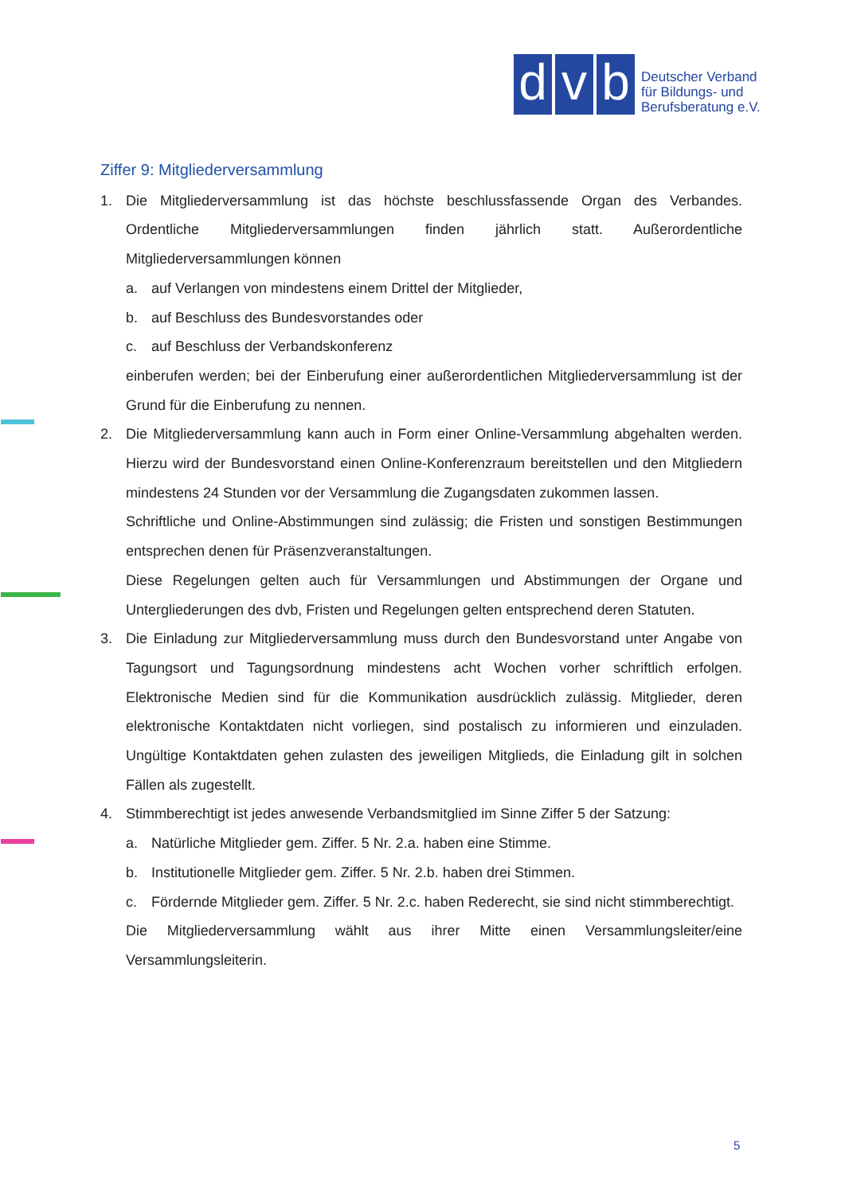d
v
b
Deutscher Verband
für Bildungs- und
Berufsberatung e.V.
Ziffer 9: Mitgliederversammlung
1. Die Mitgliederversammlung ist das höchste beschlussfassende Organ des Verbandes. Ordentliche Mitgliederversammlungen finden jährlich statt. Außerordentliche Mitgliederversammlungen können
a. auf Verlangen von mindestens einem Drittel der Mitglieder,
b. auf Beschluss des Bundesvorstandes oder
c. auf Beschluss der Verbandskonferenz
einberufen werden; bei der Einberufung einer außerordentlichen Mitgliederversammlung ist der Grund für die Einberufung zu nennen.
2. Die Mitgliederversammlung kann auch in Form einer Online-Versammlung abgehalten werden. Hierzu wird der Bundesvorstand einen Online-Konferenzraum bereitstellen und den Mitgliedern mindestens 24 Stunden vor der Versammlung die Zugangsdaten zukommen lassen.
Schriftliche und Online-Abstimmungen sind zulässig; die Fristen und sonstigen Bestimmungen entsprechen denen für Präsenzveranstaltungen.
Diese Regelungen gelten auch für Versammlungen und Abstimmungen der Organe und Untergliederungen des dvb, Fristen und Regelungen gelten entsprechend deren Statuten.
3. Die Einladung zur Mitgliederversammlung muss durch den Bundesvorstand unter Angabe von Tagungsort und Tagungsordnung mindestens acht Wochen vorher schriftlich erfolgen. Elektronische Medien sind für die Kommunikation ausdrücklich zulässig. Mitglieder, deren elektronische Kontaktdaten nicht vorliegen, sind postalisch zu informieren und einzuladen. Ungültige Kontaktdaten gehen zulasten des jeweiligen Mitglieds, die Einladung gilt in solchen Fällen als zugestellt.
4. Stimmberechtigt ist jedes anwesende Verbandsmitglied im Sinne Ziffer 5 der Satzung:
a. Natürliche Mitglieder gem. Ziffer. 5 Nr. 2.a. haben eine Stimme.
b. Institutionelle Mitglieder gem. Ziffer. 5 Nr. 2.b. haben drei Stimmen.
c. Fördernde Mitglieder gem. Ziffer. 5 Nr. 2.c. haben Rederecht, sie sind nicht stimmberechtigt.
Die Mitgliederversammlung wählt aus ihrer Mitte einen Versammlungsleiter/eine Versammlungsleiterin.
5